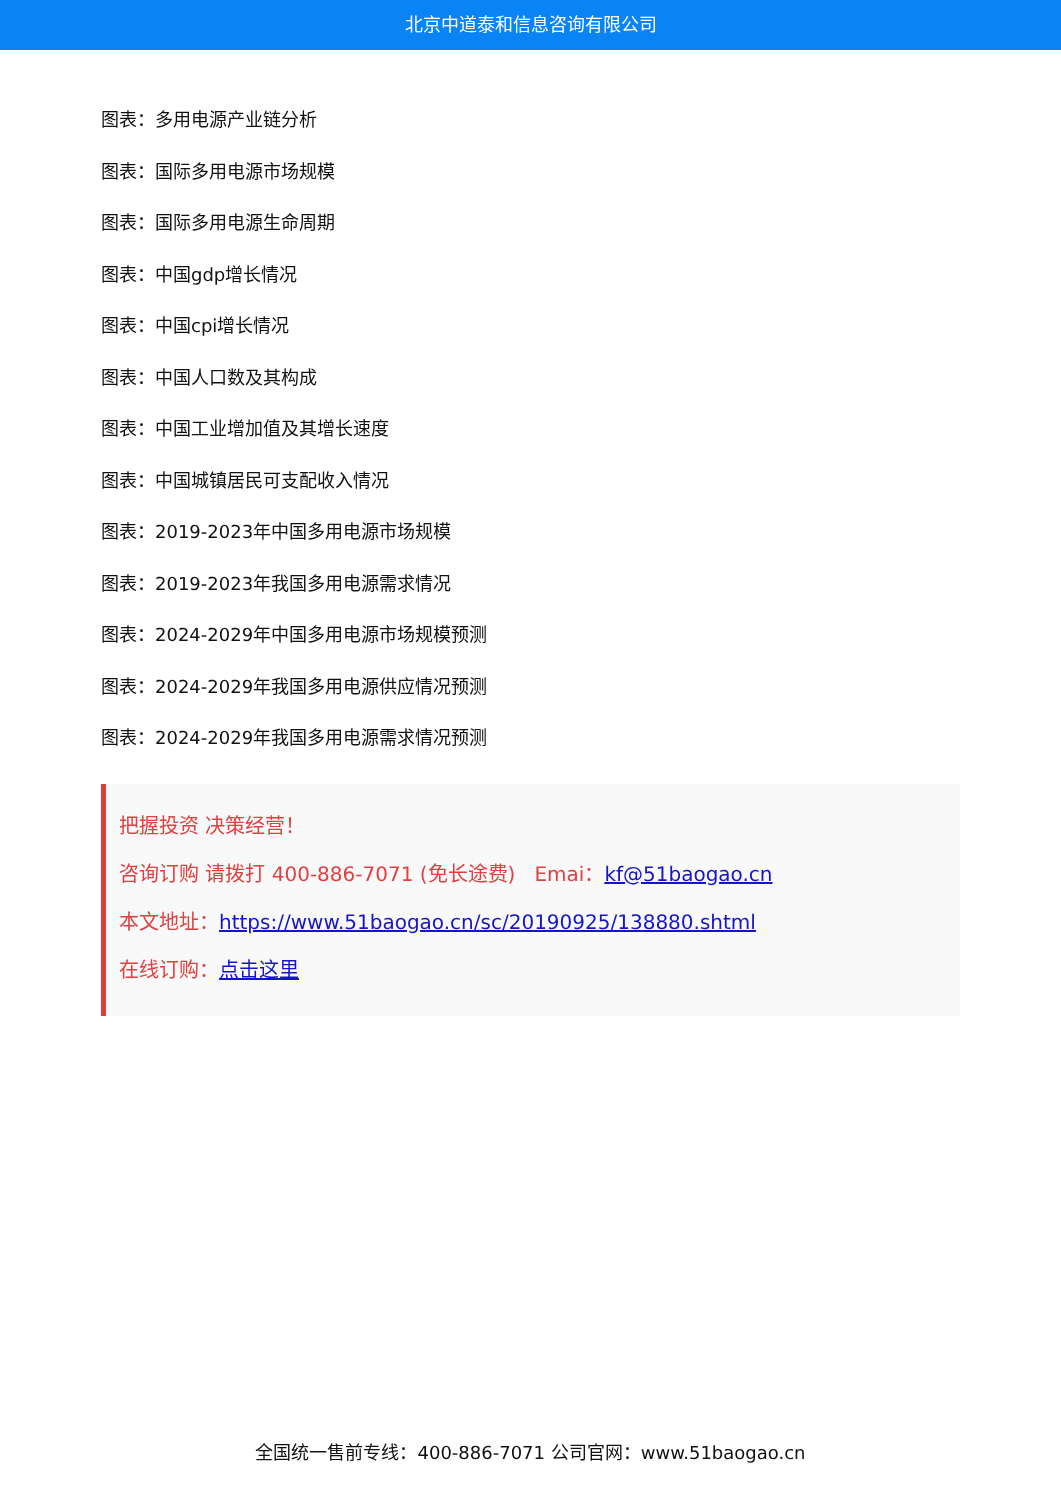北京中道泰和信息咨询有限公司
图表：多用电源产业链分析
图表：国际多用电源市场规模
图表：国际多用电源生命周期
图表：中国gdp增长情况
图表：中国cpi增长情况
图表：中国人口数及其构成
图表：中国工业增加值及其增长速度
图表：中国城镇居民可支配收入情况
图表：2019-2023年中国多用电源市场规模
图表：2019-2023年我国多用电源需求情况
图表：2024-2029年中国多用电源市场规模预测
图表：2024-2029年我国多用电源供应情况预测
图表：2024-2029年我国多用电源需求情况预测
把握投资 决策经营！
咨询订购 请拨打 400-886-7071 (免长途费) Emai：kf@51baogao.cn
本文地址：https://www.51baogao.cn/sc/20190925/138880.shtml
在线订购：点击这里
全国统一售前专线：400-886-7071 公司官网：www.51baogao.cn